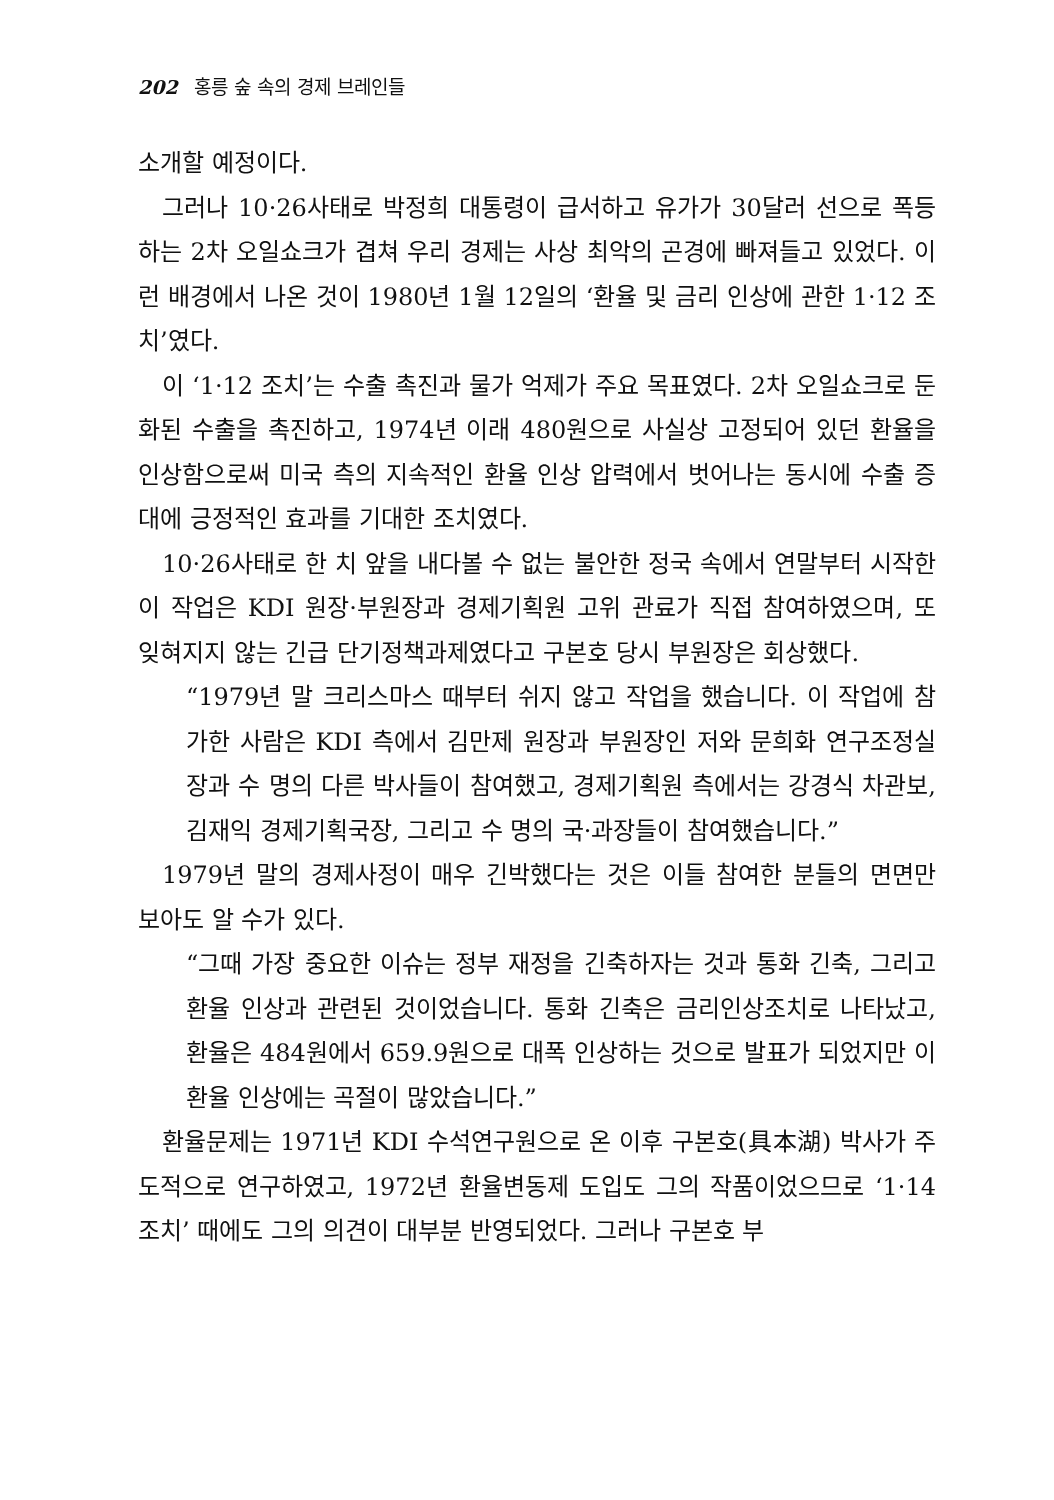202 홍릉 숲 속의 경제 브레인들
소개할 예정이다.
그러나 10·26사태로 박정희 대통령이 급서하고 유가가 30달러 선으로 폭등하는 2차 오일쇼크가 겹쳐 우리 경제는 사상 최악의 곤경에 빠져들고 있었다. 이런 배경에서 나온 것이 1980년 1월 12일의 ‘환율 및 금리 인상에 관한 1·12 조치’였다.
이 ‘1·12 조치’는 수출 촉진과 물가 억제가 주요 목표였다. 2차 오일쇼크로 둔화된 수출을 촉진하고, 1974년 이래 480원으로 사실상 고정되어 있던 환율을 인상함으로써 미국 측의 지속적인 환율 인상 압력에서 벗어나는 동시에 수출 증대에 긍정적인 효과를 기대한 조치였다.
10·26사태로 한 치 앞을 내다볼 수 없는 불안한 정국 속에서 연말부터 시작한 이 작업은 KDI 원장·부원장과 경제기획원 고위 관료가 직접 참여하였으며, 또 잊혀지지 않는 긴급 단기정책과제였다고 구본호 당시 부원장은 회상했다.
“1979년 말 크리스마스 때부터 쉬지 않고 작업을 했습니다. 이 작업에 참가한 사람은 KDI 측에서 김만제 원장과 부원장인 저와 문희화 연구조정실장과 수 명의 다른 박사들이 참여했고, 경제기획원 측에서는 강경식 차관보, 김재익 경제기획국장, 그리고 수 명의 국·과장들이 참여했습니다.”
1979년 말의 경제사정이 매우 긴박했다는 것은 이들 참여한 분들의 면면만 보아도 알 수가 있다.
“그때 가장 중요한 이슈는 정부 재정을 긴축하자는 것과 통화 긴축, 그리고 환율 인상과 관련된 것이었습니다. 통화 긴축은 금리인상조치로 나타났고, 환율은 484원에서 659.9원으로 대폭 인상하는 것으로 발표가 되었지만 이 환율 인상에는 곡절이 많았습니다.”
환율문제는 1971년 KDI 수석연구원으로 온 이후 구본호(具本湖) 박사가 주도적으로 연구하였고, 1972년 환율변동제 도입도 그의 작품이었으므로 ‘1·14 조치’ 때에도 그의 의견이 대부분 반영되었다. 그러나 구본호 부